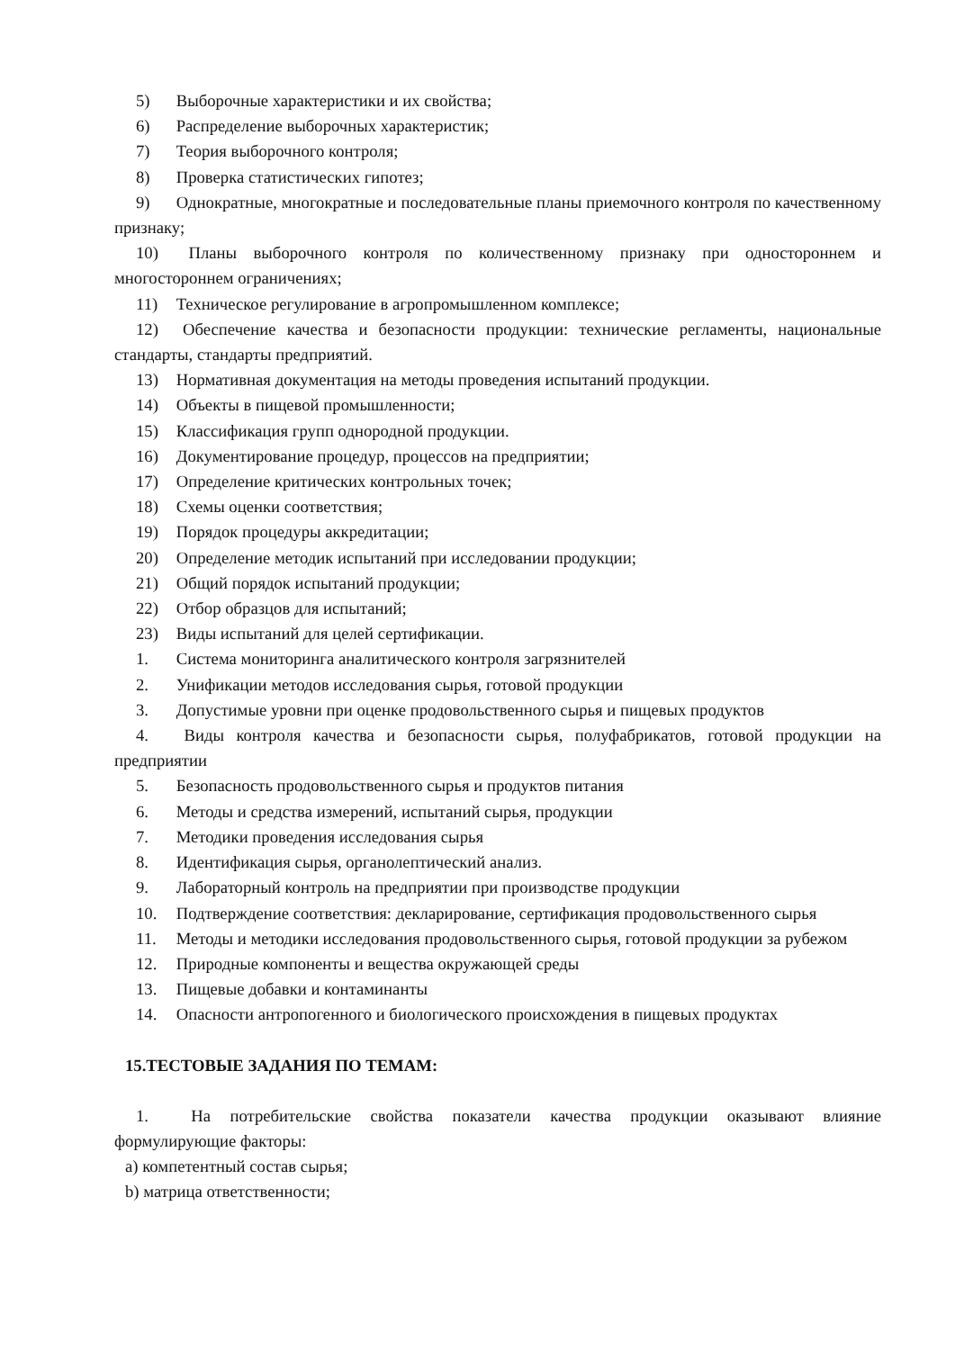5) Выборочные характеристики и их свойства;
6) Распределение выборочных характеристик;
7) Теория выборочного контроля;
8) Проверка статистических гипотез;
9) Однократные, многократные и последовательные планы приемочного контроля по качественному признаку;
10) Планы выборочного контроля по количественному признаку при одностороннем и многостороннем ограничениях;
11) Техническое регулирование в агропромышленном комплексе;
12) Обеспечение качества и безопасности продукции: технические регламенты, национальные стандарты, стандарты предприятий.
13) Нормативная документация на методы проведения испытаний продукции.
14) Объекты в пищевой промышленности;
15) Классификация групп однородной продукции.
16) Документирование процедур, процессов на предприятии;
17) Определение критических контрольных точек;
18) Схемы оценки соответствия;
19) Порядок процедуры аккредитации;
20) Определение методик испытаний при исследовании продукции;
21) Общий порядок испытаний продукции;
22) Отбор образцов для испытаний;
23) Виды испытаний для целей сертификации.
1. Система мониторинга аналитического контроля загрязнителей
2. Унификации методов исследования сырья, готовой продукции
3. Допустимые уровни при оценке продовольственного сырья и пищевых продуктов
4. Виды контроля качества и безопасности сырья, полуфабрикатов, готовой продукции на предприятии
5. Безопасность продовольственного сырья и продуктов питания
6. Методы и средства измерений, испытаний сырья, продукции
7. Методики проведения исследования сырья
8. Идентификация сырья, органолептический анализ.
9. Лабораторный контроль на предприятии при производстве продукции
10. Подтверждение соответствия: декларирование, сертификация продовольственного сырья
11. Методы и методики исследования продовольственного сырья, готовой продукции за рубежом
12. Природные компоненты и вещества окружающей среды
13. Пищевые добавки и контаминанты
14. Опасности антропогенного и биологического происхождения в пищевых продуктах
15.ТЕСТОВЫЕ ЗАДАНИЯ ПО ТЕМАМ:
1. На потребительские свойства показатели качества продукции оказывают влияние формулирующие факторы:
a) компетентный состав сырья;
b) матрица ответственности;